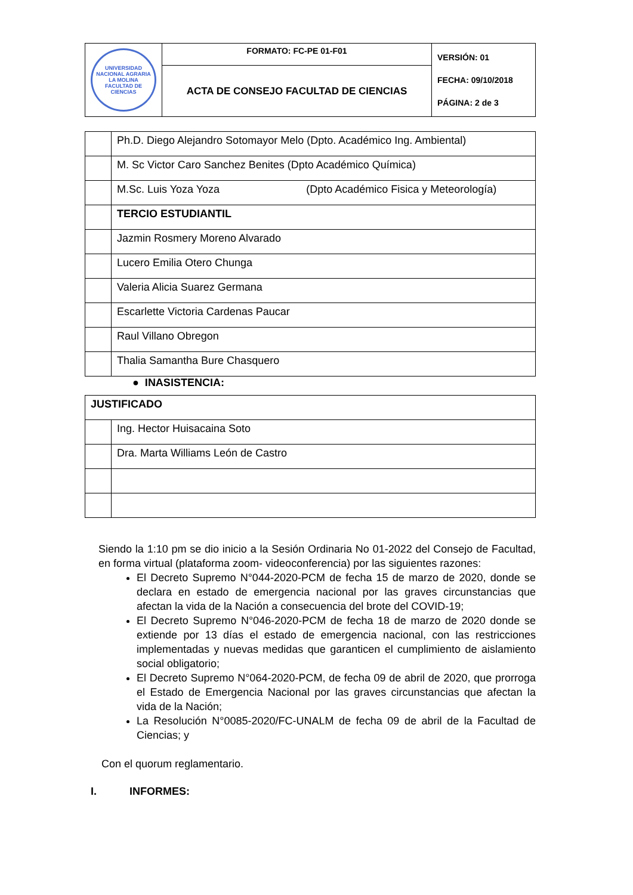| UNIVERSIDAD NACIONAL AGRARIA LA MOLINA FACULTAD DE CIENCIAS | FORMATO: FC-PE 01-F01 | VERSIÓN: 01 FECHA: 09/10/2018 PÁGINA: 2 de 3 |
| | ACTA DE CONSEJO FACULTAD DE CIENCIAS | |
| | Ph.D. Diego Alejandro Sotomayor Melo (Dpto. Académico Ing. Ambiental) |
| | M. Sc Victor Caro Sanchez Benites (Dpto Académico Química) |
| | M.Sc. Luis Yoza Yoza (Dpto Académico Fisica y Meteorología) |
| | TERCIO ESTUDIANTIL |
| | Jazmin Rosmery Moreno Alvarado |
| | Lucero Emilia Otero Chunga |
| | Valeria Alicia Suarez Germana |
| | Escarlette Victoria Cardenas Paucar |
| | Raul Villano Obregon |
| | Thalia Samantha Bure Chasquero |
● INASISTENCIA:
| JUSTIFICADO | |
| | Ing. Hector Huisacaina Soto |
| | Dra. Marta Williams León de Castro |
Siendo la 1:10 pm se dio inicio a la Sesión Ordinaria No 01-2022 del Consejo de Facultad, en forma virtual (plataforma zoom- videoconferencia) por las siguientes razones:
El Decreto Supremo N°044-2020-PCM de fecha 15 de marzo de 2020, donde se declara en estado de emergencia nacional por las graves circunstancias que afectan la vida de la Nación a consecuencia del brote del COVID-19;
El Decreto Supremo N°046-2020-PCM de fecha 18 de marzo de 2020 donde se extiende por 13 días el estado de emergencia nacional, con las restricciones implementadas y nuevas medidas que garanticen el cumplimiento de aislamiento social obligatorio;
El Decreto Supremo N°064-2020-PCM, de fecha 09 de abril de 2020, que prorroga el Estado de Emergencia Nacional por las graves circunstancias que afectan la vida de la Nación;
La Resolución N°0085-2020/FC-UNALM de fecha 09 de abril de la Facultad de Ciencias; y
Con el quorum reglamentario.
I. INFORMES: